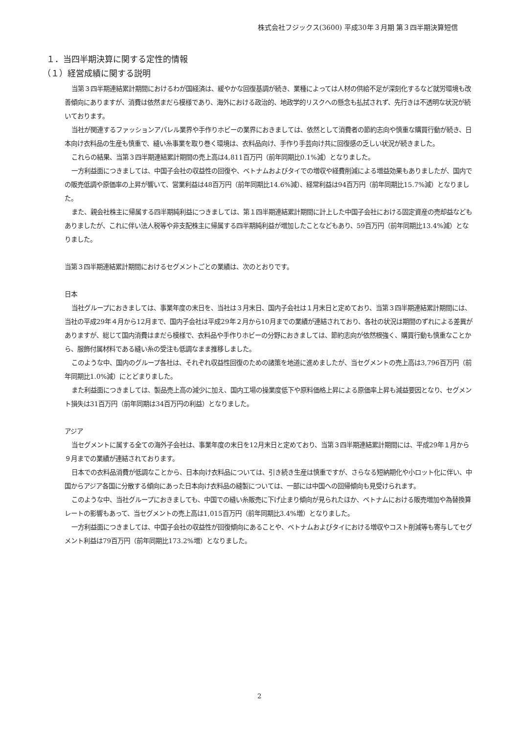株式会社フジックス(3600) 平成30年３月期 第３四半期決算短信
１．当四半期決算に関する定性的情報
（１）経営成績に関する説明
当第３四半期連結累計期間におけるわが国経済は、緩やかな回復基調が続き、業種によっては人材の供給不足が深刻化するなど就労環境も改善傾向にありますが、消費は依然まだら模様であり、海外における政治的、地政学的リスクへの懸念も払拭されず、先行きは不透明な状況が続いております。
当社が関連するファッションアパレル業界や手作りホビーの業界におきましては、依然として消費者の節約志向や慎重な購買行動が続き、日本向け衣料品の生産も慎重で、縫い糸事業を取り巻く環境は、衣料品向け、手作り手芸向け共に回復感の乏しい状況が続きました。
これらの結果、当第３四半期連結累計期間の売上高は4,811百万円（前年同期比0.1%減）となりました。
一方利益面につきましては、中国子会社の収益性の回復や、ベトナムおよびタイでの増収や経費削減による増益効果もありましたが、国内での販売低調や原価率の上昇が響いて、営業利益は48百万円（前年同期比14.6%減）、経常利益は94百万円（前年同期比15.7%減）となりました。
また、親会社株主に帰属する四半期純利益につきましては、第１四半期連結累計期間に計上した中国子会社における固定資産の売却益などもありましたが、これに伴い法人税等や非支配株主に帰属する四半期純利益が増加したことなどもあり、59百万円（前年同期比13.4%減）となりました。
当第３四半期連結累計期間におけるセグメントごとの業績は、次のとおりです。
日本
当社グループにおきましては、事業年度の末日を、当社は３月末日、国内子会社は１月末日と定めており、当第３四半期連結累計期間には、当社の平成29年４月から12月まで、国内子会社は平成29年２月から10月までの業績が連結されており、各社の状況は期間のずれによる差異がありますが、総じて国内消費はまだら模様で、衣料品や手作りホビーの分野におきましては、節約志向が依然根強く、購買行動も慎重なことから、服飾付属材料である縫い糸の受注も低調なまま推移しました。
このような中、国内のグループ各社は、それぞれ収益性回復のための諸策を地道に進めましたが、当セグメントの売上高は3,796百万円（前年同期比1.0%減）にとどまりました。
また利益面につきましては、製品売上高の減少に加え、国内工場の操業度低下や原料価格上昇による原価率上昇も減益要因となり、セグメント損失は31百万円（前年同期は34百万円の利益）となりました。
アジア
当セグメントに属する全ての海外子会社は、事業年度の末日を12月末日と定めており、当第３四半期連結累計期間には、平成29年１月から９月までの業績が連結されております。
日本での衣料品消費が低調なことから、日本向け衣料品については、引き続き生産は慎重ですが、さらなる短納期化や小ロット化に伴い、中国からアジア各国に分散する傾向にあった日本向け衣料品の縫製については、一部には中国への回帰傾向も見受けられます。
このような中、当社グループにおきましても、中国での縫い糸販売に下げ止まり傾向が見られたほか、ベトナムにおける販売増加や為替換算レートの影響もあって、当セグメントの売上高は1,015百万円（前年同期比3.4%増）となりました。
一方利益面につきましては、中国子会社の収益性が回復傾向にあることや、ベトナムおよびタイにおける増収やコスト削減等も寄与してセグメント利益は79百万円（前年同期比173.2%増）となりました。
2